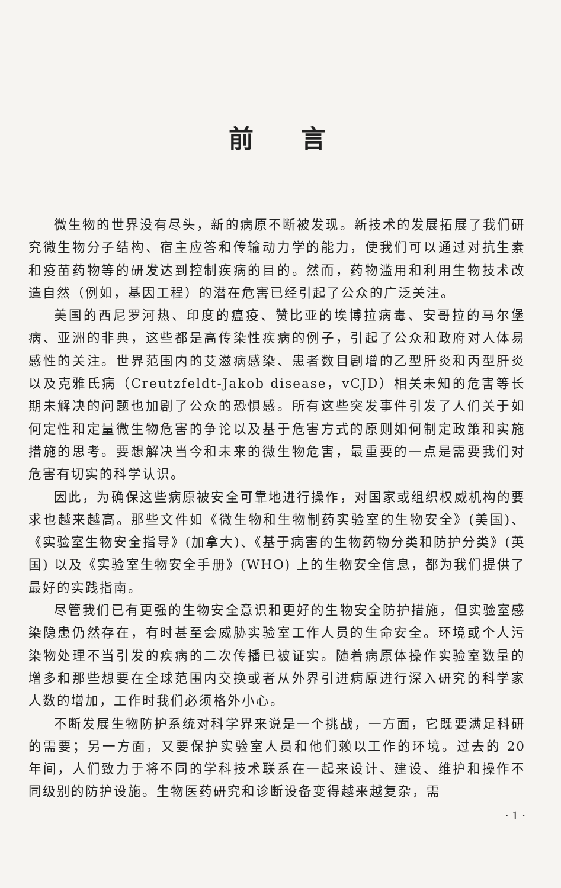前言
微生物的世界没有尽头，新的病原不断被发现。新技术的发展拓展了我们研究微生物分子结构、宿主应答和传输动力学的能力，使我们可以通过对抗生素和疫苗药物等的研发达到控制疾病的目的。然而，药物滥用和利用生物技术改造自然（例如，基因工程）的潜在危害已经引起了公众的广泛关注。
美国的西尼罗河热、印度的瘟疫、赞比亚的埃博拉病毒、安哥拉的马尔堡病、亚洲的非典，这些都是高传染性疾病的例子，引起了公众和政府对人体易感性的关注。世界范围内的艾滋病感染、患者数目剧增的乙型肝炎和丙型肝炎以及克雅氏病（Creutzfeldt-Jakob disease，vCJD）相关未知的危害等长期未解决的问题也加剧了公众的恐惧感。所有这些突发事件引发了人们关于如何定性和定量微生物危害的争论以及基于危害方式的原则如何制定政策和实施措施的思考。要想解决当今和未来的微生物危害，最重要的一点是需要我们对危害有切实的科学认识。
因此，为确保这些病原被安全可靠地进行操作，对国家或组织权威机构的要求也越来越高。那些文件如《微生物和生物制药实验室的生物安全》(美国)、《实验室生物安全指导》(加拿大)、《基于病害的生物药物分类和防护分类》(英国) 以及《实验室生物安全手册》(WHO) 上的生物安全信息，都为我们提供了最好的实践指南。
尽管我们已有更强的生物安全意识和更好的生物安全防护措施，但实验室感染隐患仍然存在，有时甚至会威胁实验室工作人员的生命安全。环境或个人污染物处理不当引发的疾病的二次传播已被证实。随着病原体操作实验室数量的增多和那些想要在全球范围内交换或者从外界引进病原进行深入研究的科学家人数的增加，工作时我们必须格外小心。
不断发展生物防护系统对科学界来说是一个挑战，一方面，它既要满足科研的需要；另一方面，又要保护实验室人员和他们赖以工作的环境。过去的 20 年间，人们致力于将不同的学科技术联系在一起来设计、建设、维护和操作不同级别的防护设施。生物医药研究和诊断设备变得越来越复杂，需
· 1 ·